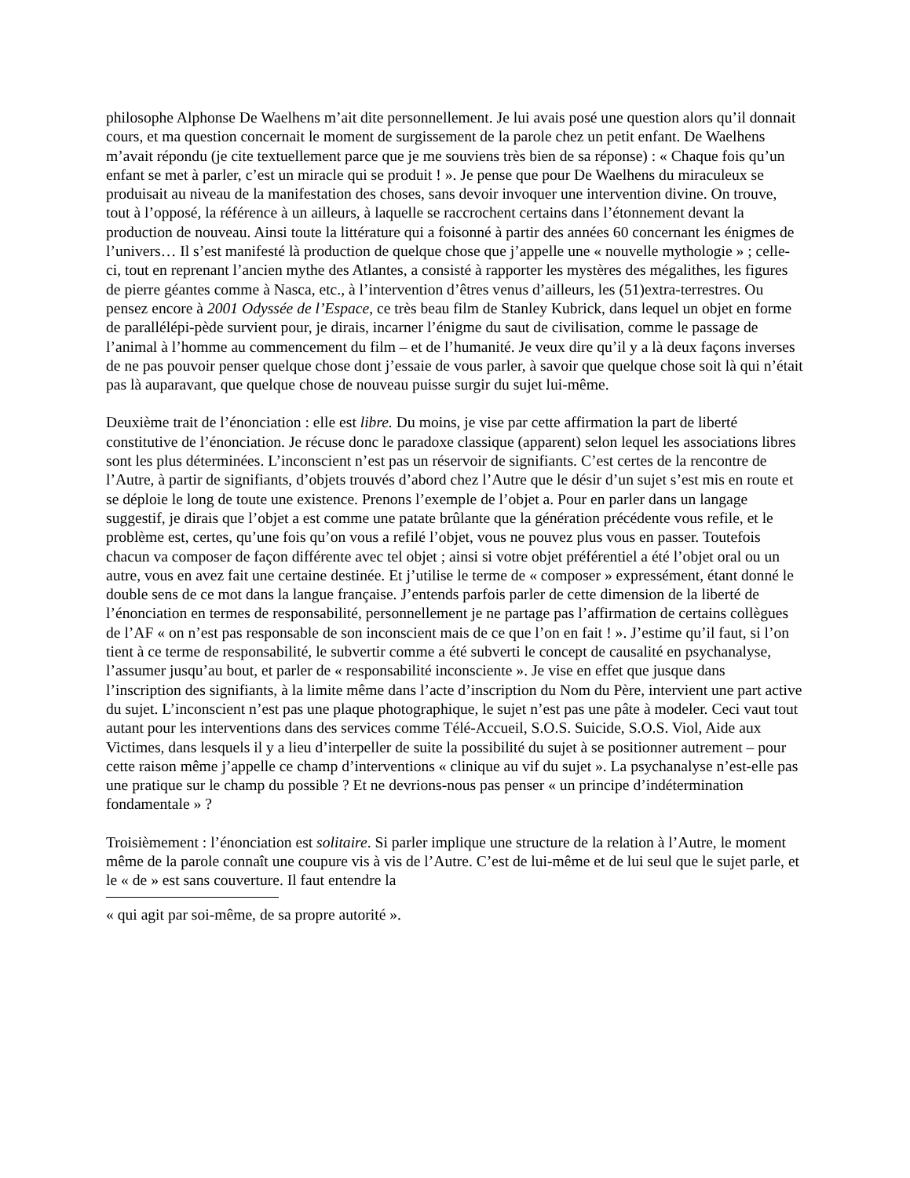philosophe Alphonse De Waelhens m’ait dite personnellement. Je lui avais posé une question alors qu’il donnait cours, et ma question concernait le moment de surgissement de la parole chez un petit enfant. De Waelhens m’avait répondu (je cite textuellement parce que je me souviens très bien de sa réponse) : « Chaque fois qu’un enfant se met à parler, c’est un miracle qui se produit ! ». Je pense que pour De Waelhens du miraculeux se produisait au niveau de la manifestation des choses, sans devoir invoquer une intervention divine. On trouve, tout à l’opposé, la référence à un ailleurs, à laquelle se raccrochent certains dans l’étonnement devant la production de nouveau. Ainsi toute la littérature qui a foisonné à partir des années 60 concernant les énigmes de l’univers… Il s’est manifesté là production de quelque chose que j’appelle une « nouvelle mythologie » ; celle-ci, tout en reprenant l’ancien mythe des Atlantes, a consisté à rapporter les mystères des mégalithes, les figures de pierre géantes comme à Nasca, etc., à l’intervention d’êtres venus d’ailleurs, les (51)extra-terrestres. Ou pensez encore à 2001 Odyssée de l’Espace, ce très beau film de Stanley Kubrick, dans lequel un objet en forme de parallélépi-pède survient pour, je dirais, incarner l’énigme du saut de civilisation, comme le passage de l’animal à l’homme au commencement du film – et de l’humanité. Je veux dire qu’il y a là deux façons inverses de ne pas pouvoir penser quelque chose dont j’essaie de vous parler, à savoir que quelque chose soit là qui n’était pas là auparavant, que quelque chose de nouveau puisse surgir du sujet lui-même.
Deuxième trait de l’énonciation : elle est libre. Du moins, je vise par cette affirmation la part de liberté constitutive de l’énonciation. Je récuse donc le paradoxe classique (apparent) selon lequel les associations libres sont les plus déterminées. L’inconscient n’est pas un réservoir de signifiants. C’est certes de la rencontre de l’Autre, à partir de signifiants, d’objets trouvés d’abord chez l’Autre que le désir d’un sujet s’est mis en route et se déploie le long de toute une existence. Prenons l’exemple de l’objet a. Pour en parler dans un langage suggestif, je dirais que l’objet a est comme une patate brûlante que la génération précédente vous refile, et le problème est, certes, qu’une fois qu’on vous a refilé l’objet, vous ne pouvez plus vous en passer. Toutefois chacun va composer de façon différente avec tel objet ; ainsi si votre objet préférentiel a été l’objet oral ou un autre, vous en avez fait une certaine destinée. Et j’utilise le terme de « composer » expressément, étant donné le double sens de ce mot dans la langue française. J’entends parfois parler de cette dimension de la liberté de l’énonciation en termes de responsabilité, personnellement je ne partage pas l’affirmation de certains collègues de l’AF « on n’est pas responsable de son inconscient mais de ce que l’on en fait ! ». J’estime qu’il faut, si l’on tient à ce terme de responsabilité, le subvertir comme a été subverti le concept de causalité en psychanalyse, l’assumer jusqu’au bout, et parler de « responsabilité inconsciente ». Je vise en effet que jusque dans l’inscription des signifiants, à la limite même dans l’acte d’inscription du Nom du Père, intervient une part active du sujet. L’inconscient n’est pas une plaque photographique, le sujet n’est pas une pâte à modeler. Ceci vaut tout autant pour les interventions dans des services comme Télé-Accueil, S.O.S. Suicide, S.O.S. Viol, Aide aux Victimes, dans lesquels il y a lieu d’interpeller de suite la possibilité du sujet à se positionner autrement – pour cette raison même j’appelle ce champ d’interventions « clinique au vif du sujet ». La psychanalyse n’est-elle pas une pratique sur le champ du possible ? Et ne devrions-nous pas penser « un principe d’indétermination fondamentale » ?
Troisièmement : l’énonciation est solitaire. Si parler implique une structure de la relation à l’Autre, le moment même de la parole connaît une coupure vis à vis de l’Autre. C’est de lui-même et de lui seul que le sujet parle, et le « de » est sans couverture. Il faut entendre la
« qui agit par soi-même, de sa propre autorité ».